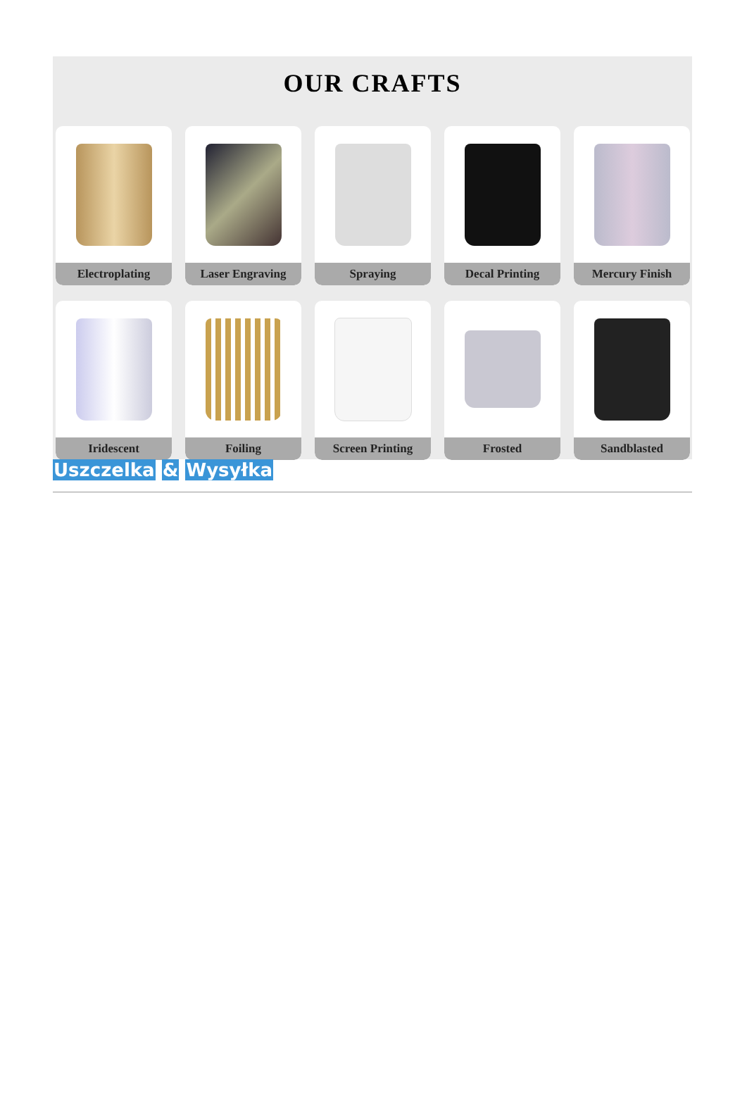OUR CRAFTS
Electroplating
Laser Engraving
Spraying
Decal Printing
Mercury Finish
Iridescent
Foiling
Screen Printing
Frosted
Sandblasted
Uszczelka & Wysyłka